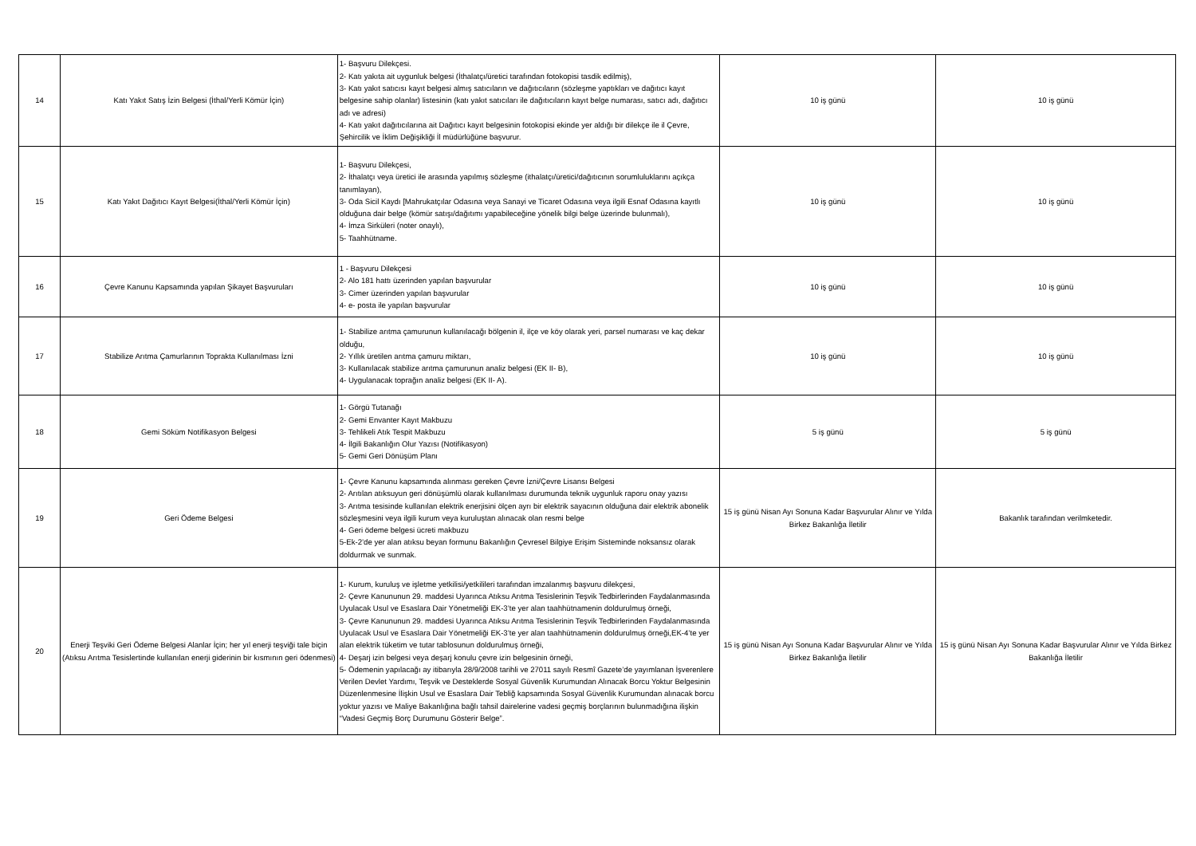| 14 | Katı Yakıt Satış İzin Belgesi (İthal/Yerli Kömür İçin) | 1- Başvuru Dilekçesi. 2- Katı yakıta ait uygunluk belgesi (İthalatçı/üretici tarafından fotokopisi tasdik edilmiş), 3- Katı yakıt satıcısı kayıt belgesi almış satıcıların ve dağıtıcıların (sözleşme yaptıkları ve dağıtıcı kayıt belgesine sahip olanlar) listesinin (katı yakıt satıcıları ile dağıtıcıların kayıt belge numarası, satıcı adı, dağıtıcı adı ve adresi) 4- Katı yakıt dağıtıcılarına ait Dağıtıcı kayıt belgesinin fotokopisi ekinde yer aldığı bir dilekçe ile il Çevre, Şehircilik ve İklim Değişikliği İl müdürlüğüne başvurur. | 10 iş günü | 10 iş günü |
| 15 | Katı Yakıt Dağıtıcı Kayıt Belgesi(İthal/Yerli Kömür İçin) | 1- Başvuru Dilekçesi, 2- İthalatçı veya üretici ile arasında yapılmış sözleşme (ithalatçı/üretici/dağıtıcının sorumluluklarını açıkça tanımlayan), 3- Oda Sicil Kaydı [Mahrukatçılar Odasına veya Sanayi ve Ticaret Odasına veya ilgili Esnaf Odasına kayıtlı olduğuna dair belge (kömür satışı/dağıtımı yapabileceğine yönelik bilgi belge üzerinde bulunmalı), 4- İmza Sirküleri (noter onaylı), 5- Taahhütname. | 10 iş günü | 10 iş günü |
| 16 | Çevre Kanunu Kapsamında yapılan Şikayet Başvuruları | 1 - Başvuru Dilekçesi 2- Alo 181 hattı üzerinden yapılan başvurular 3- Cimer üzerinden yapılan başvurular 4- e- posta ile yapılan başvurular | 10 iş günü | 10 iş günü |
| 17 | Stabilize Arıtma Çamurlarının Toprakta Kullanılması İzni | 1- Stabilize arıtma çamurunun kullanılacağı bölgenin il, ilçe ve köy olarak yeri, parsel numarası ve kaç dekar olduğu, 2- Yıllık üretilen arıtma çamuru miktarı, 3- Kullanılacak stabilize arıtma çamurunun analiz belgesi (EK II- B), 4- Uygulanacak toprağın analiz belgesi (EK II- A). | 10 iş günü | 10 iş günü |
| 18 | Gemi Söküm Notifikasyon Belgesi | 1- Görgü Tutanağı 2- Gemi Envanter Kayıt Makbuzu 3- Tehlikeli Atık Tespit Makbuzu 4- İlgili Bakanlığın Olur Yazısı (Notifikasyon) 5- Gemi Geri Dönüşüm Planı | 5 iş günü | 5 iş günü |
| 19 | Geri Ödeme Belgesi | 1- Çevre Kanunu kapsamında alınması gereken Çevre İzni/Çevre Lisansı Belgesi 2- Arıtılan atıksuyun geri dönüşümlü olarak kullanılması durumunda teknik uygunluk raporu onay yazısı 3- Arıtma tesisinde kullanılan elektrik enerjisini ölçen ayrı bir elektrik sayacının olduğuna dair elektrik abonelik sözleşmesini veya ilgili kurum veya kuruluştan alınacak olan resmi belge 4- Geri ödeme belgesi ücreti makbuzu 5-Ek-2’de yer alan atıksu beyan formunu Bakanlığın Çevresel Bilgiye Erişim Sisteminde noksansız olarak doldurmak ve sunmak. | 15 iş günü Nisan Ayı Sonuna Kadar Başvurular Alınır ve Yılda Birkez Bakanlığa İletilir | Bakanlık tarafından verilmketedir. |
| 20 | Enerji Teşviki Geri Ödeme Belgesi Alanlar İçin; her yıl enerji teşviği tale biçin (Atıksu Arıtma Tesislertinde kullanılan enerji giderinin bir kısmının geri ödenmesi) | 1- Kurum, kuruluş ve işletme yetkilisi/yetkilileri tarafından imzalanmış başvuru dilekçesi, 2- Çevre Kanununun 29. maddesi Uyarınca Atıksu Arıtma Tesislerinin Teşvik Tedbirlerinden Faydalanmasında Uyulacak Usul ve Esaslara Dair Yönetmeliği EK-3’te yer alan taahhütnamenin doldurulmuş örneği, 3- Çevre Kanununun 29. maddesi Uyarınca Atıksu Arıtma Tesislerinin Teşvik Tedbirlerinden Faydalanmasında Uyulacak Usul ve Esaslara Dair Yönetmeliği EK-3’te yer alan taahhütnamenin doldurulmuş örneği,EK-4’te yer alan elektrik tüketim ve tutar tablosunun doldurulmuş örneği, 4- Deşarj izin belgesi veya deşarj konulu çevre izin belgesinin örneği, 5- Ödemenin yapılacağı ay itibarıyla 28/9/2008 tarihli ve 27011 sayılı Resmî Gazete’de yayımlanan İşverenlere Verilen Devlet Yardımı, Teşvik ve Desteklerde Sosyal Güvenlik Kurumundan Alınacak Borcu Yoktur Belgesinin Düzenlenmesine İlişkin Usul ve Esaslara Dair Tebliğ kapsamında Sosyal Güvenlik Kurumundan alınacak borcu yoktur yazısı ve Maliye Bakanlığına bağlı tahsil dairelerine vadesi geçmiş borçlarının bulunmadığına ilişkin “Vadesi Geçmiş Borç Durumunu Gösterir Belge”. | 15 iş günü Nisan Ayı Sonuna Kadar Başvurular Alınır ve Yılda Birkez Bakanlığa İletilir | 15 iş günü Nisan Ayı Sonuna Kadar Başvurular Alınır ve Yılda Birkez Bakanlığa İletilir |